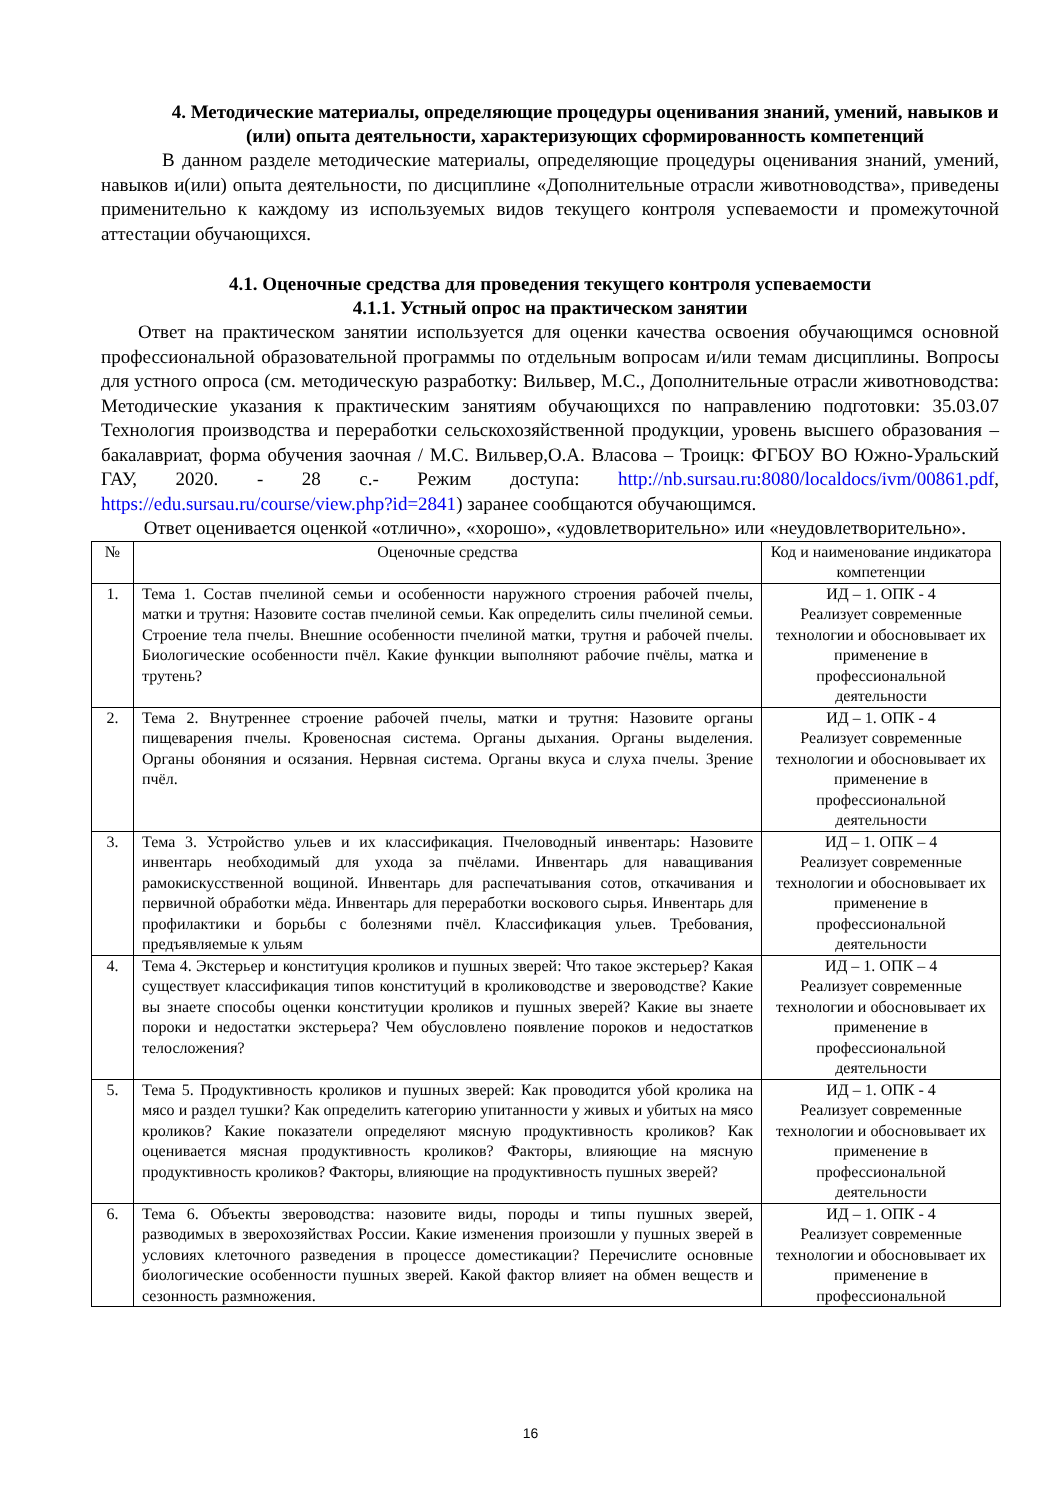4. Методические материалы, определяющие процедуры оценивания знаний, умений, навыков и (или) опыта деятельности, характеризующих сформированность компетенций
В данном разделе методические материалы, определяющие процедуры оценивания знаний, умений, навыков и(или) опыта деятельности, по дисциплине «Дополнительные отрасли животноводства», приведены применительно к каждому из используемых видов текущего контроля успеваемости и промежуточной аттестации обучающихся.
4.1. Оценочные средства для проведения текущего контроля успеваемости
4.1.1. Устный опрос на практическом занятии
Ответ на практическом занятии используется для оценки качества освоения обучающимся основной профессиональной образовательной программы по отдельным вопросам и/или темам дисциплины. Вопросы для устного опроса (см. методическую разработку: Вильвер, М.С., Дополнительные отрасли животноводства: Методические указания к практическим занятиям обучающихся по направлению подготовки: 35.03.07 Технология производства и переработки сельскохозяйственной продукции, уровень высшего образования – бакалавриат, форма обучения заочная / М.С. Вильвер,О.А. Власова – Троицк: ФГБОУ ВО Южно-Уральский ГАУ, 2020. - 28 с.- Режим доступа: http://nb.sursau.ru:8080/localdocs/ivm/00861.pdf, https://edu.sursau.ru/course/view.php?id=2841) заранее сообщаются обучающимся.
Ответ оценивается оценкой «отлично», «хорошо», «удовлетворительно» или «неудовлетворительно».
| № | Оценочные средства | Код и наименование индикатора компетенции |
| --- | --- | --- |
| 1. | Тема 1. Состав пчелиной семьи и особенности наружного строения рабочей пчелы, матки и трутня: Назовите состав пчелиной семьи. Как определить силы пчелиной семьи. Строение тела пчелы. Внешние особенности пчелиной матки, трутня и рабочей пчелы. Биологические особенности пчёл. Какие функции выполняют рабочие пчёлы, матка и трутень? | ИД – 1. ОПК - 4 Реализует современные технологии и обосновывает их применение в профессиональной деятельности |
| 2. | Тема 2. Внутреннее строение рабочей пчелы, матки и трутня: Назовите органы пищеварения пчелы. Кровеносная система. Органы дыхания. Органы выделения. Органы обоняния и осязания. Нервная система. Органы вкуса и слуха пчелы. Зрение пчёл. | ИД – 1. ОПК - 4 Реализует современные технологии и обосновывает их применение в профессиональной деятельности |
| 3. | Тема 3. Устройство ульев и их классификация. Пчеловодный инвентарь: Назовите инвентарь необходимый для ухода за пчёлами. Инвентарь для наващивания рамокискусственной вощиной. Инвентарь для распечатывания сотов, откачивания и первичной обработки мёда. Инвентарь для переработки воскового сырья. Инвентарь для профилактики и борьбы с болезнями пчёл. Классификация ульев. Требования, предъявляемые к ульям | ИД – 1. ОПК – 4 Реализует современные технологии и обосновывает их применение в профессиональной деятельности |
| 4. | Тема 4. Экстерьер и конституция кроликов и пушных зверей: Что такое экстерьер? Какая существует классификация типов конституций в кролиководстве и звероводстве? Какие вы знаете способы оценки конституции кроликов и пушных зверей? Какие вы знаете пороки и недостатки экстерьера? Чем обусловлено появление пороков и недостатков телосложения? | ИД – 1. ОПК – 4 Реализует современные технологии и обосновывает их применение в профессиональной деятельности |
| 5. | Тема 5. Продуктивность кроликов и пушных зверей: Как проводится убой кролика на мясо и раздел тушки? Как определить категорию упитанности у живых и убитых на мясо кроликов? Какие показатели определяют мясную продуктивность кроликов? Как оценивается мясная продуктивность кроликов? Факторы, влияющие на мясную продуктивность кроликов? Факторы, влияющие на продуктивность пушных зверей? | ИД – 1. ОПК - 4 Реализует современные технологии и обосновывает их применение в профессиональной деятельности |
| 6. | Тема 6. Объекты звероводства: назовите виды, породы и типы пушных зверей, разводимых в зверохозяйствах России. Какие изменения произошли у пушных зверей в условиях клеточного разведения в процессе доместикации? Перечислите основные биологические особенности пушных зверей. Какой фактор влияет на обмен веществ и сезонность размножения. | ИД – 1. ОПК - 4 Реализует современные технологии и обосновывает их применение в профессиональной |
16